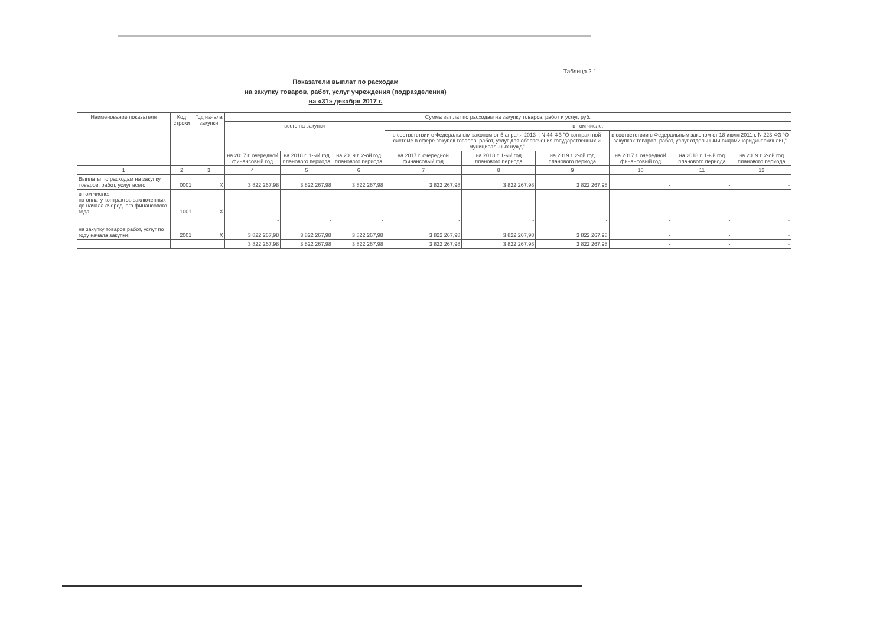Таблица 2.1
Показатели выплат по расходам
на закупку товаров, работ, услуг учреждения (подразделения)
на «31» декабря 2017 г.
| Наименование показателя | Код строки | Год начала закупки | Сумма выплат по расходам на закупку товаров, работ и услуг, руб. | | | | | | | | |
| --- | --- | --- | --- | --- | --- | --- | --- | --- | --- | --- | --- |
| | | | всего на закупки | | | в том числе: | | | | | |
| | | | | | | в соответствии с Федеральным законом от 5 апреля 2013 г. N 44-ФЗ "О контрактной системе в сфере закупок товаров, работ, услуг для обеспечения государственных и муниципальных нужд" | | | в соответствии с Федеральным законом от 18 июля 2011 г. N 223-ФЗ "О закупках товаров, работ, услуг отдельными видами юридических лиц" | | |
| | | | на 2017 г. очередной финансовый год | на 2018 г. 1-ый год планового периода | на 2019 г. 2-ой год планового периода | на 2017 г. очередной финансовый год | на 2018 г. 1-ый год планового периода | на 2019 г. 2-ой год планового периода | на 2017 г. очередной финансовый год | на 2018 г. 1-ый год планового периода | на 2019 г. 2-ой год планового периода |
| 1 | 2 | 3 | 4 | 5 | 6 | 7 | 8 | 9 | 10 | 11 | 12 |
| Выплаты по расходам на закупку товаров, работ, услуг всего: | 0001 | X | 3 822 267,98 | 3 822 267,98 | 3 822 267,98 | 3 822 267,98 | 3 822 267,98 | 3 822 267,98 | - | - | - |
| в том числе: на оплату контрактов заключенных до начала очередного финансового года: | 1001 | X | - | - | - | - | - | - | - | - | - |
| | | | - | - | - | - | - | - | - | - | - |
| на закупку товаров работ, услуг по году начала закупки: | 2001 | X | 3 822 267,98 | 3 822 267,98 | 3 822 267,98 | 3 822 267,98 | 3 822 267,98 | 3 822 267,98 | - | - | - |
| | | | 3 822 267,98 | 3 822 267,98 | 3 822 267,98 | 3 822 267,98 | 3 822 267,98 | 3 822 267,98 | - | - | - |